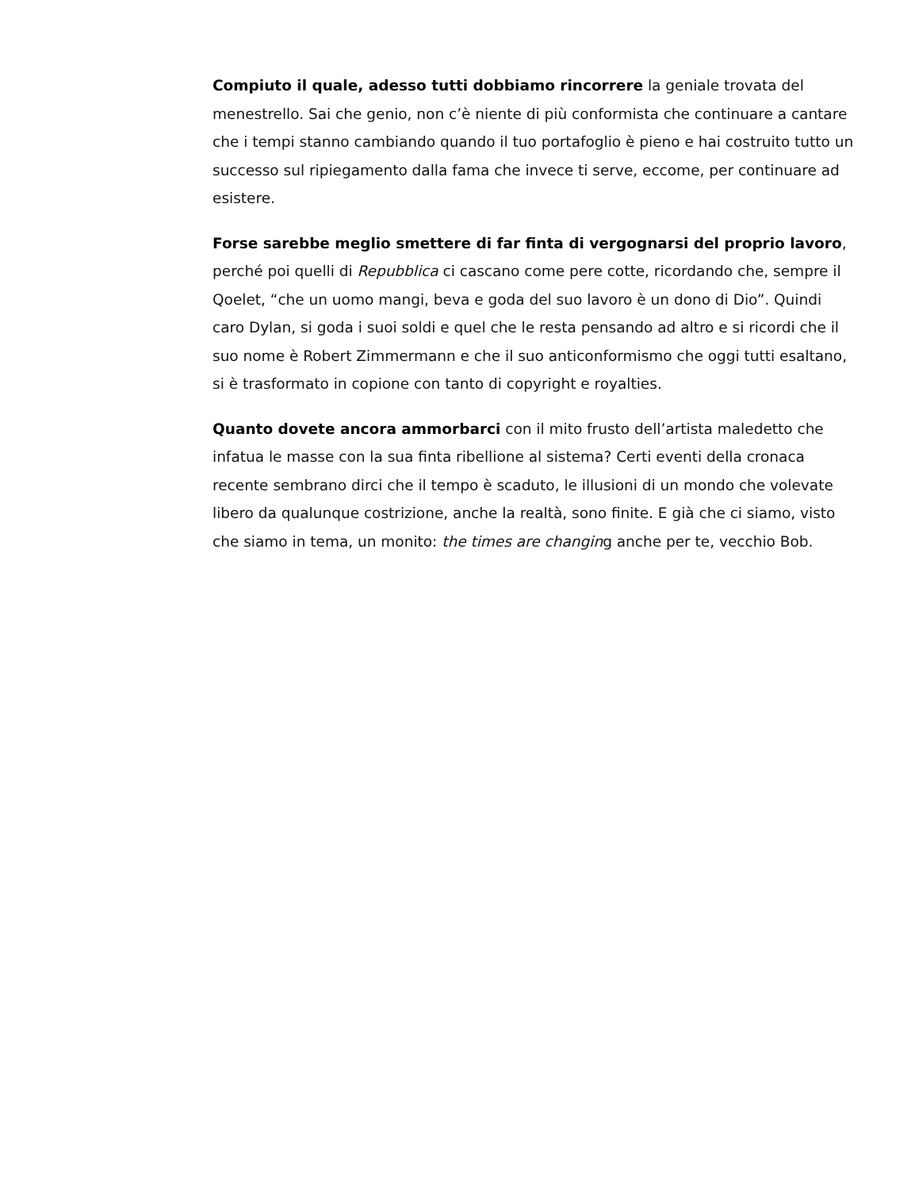Compiuto il quale, adesso tutti dobbiamo rincorrere la geniale trovata del menestrello. Sai che genio, non c’è niente di più conformista che continuare a cantare che i tempi stanno cambiando quando il tuo portafoglio è pieno e hai costruito tutto un successo sul ripiegamento dalla fama che invece ti serve, eccome, per continuare ad esistere.
Forse sarebbe meglio smettere di far finta di vergognarsi del proprio lavoro, perché poi quelli di Repubblica ci cascano come pere cotte, ricordando che, sempre il Qoelet, “che un uomo mangi, beva e goda del suo lavoro è un dono di Dio”. Quindi caro Dylan, si goda i suoi soldi e quel che le resta pensando ad altro e si ricordi che il suo nome è Robert Zimmermann e che il suo anticonformismo che oggi tutti esaltano, si è trasformato in copione con tanto di copyright e royalties.
Quanto dovete ancora ammorbarci con il mito frusto dell’artista maledetto che infatua le masse con la sua finta ribellione al sistema? Certi eventi della cronaca recente sembrano dirci che il tempo è scaduto, le illusioni di un mondo che volevate libero da qualunque costrizione, anche la realtà, sono finite. E già che ci siamo, visto che siamo in tema, un monito: the times are changing anche per te, vecchio Bob.